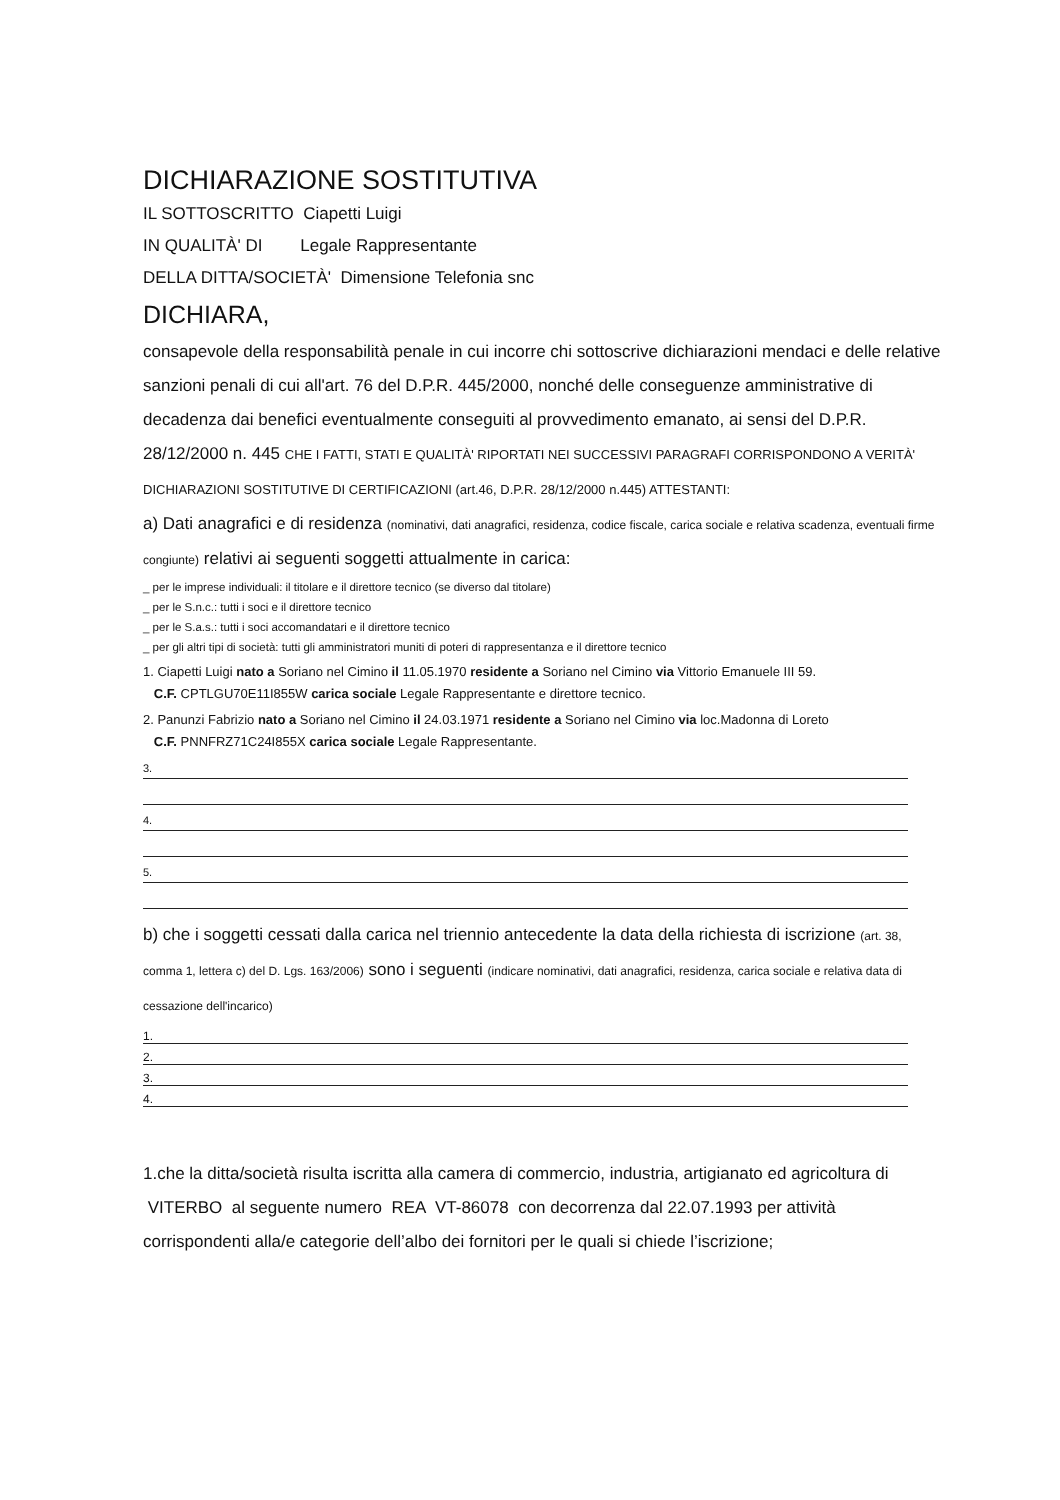DICHIARAZIONE SOSTITUTIVA
IL SOTTOSCRITTO Ciapetti Luigi
IN QUALITÀ' DI Legale Rappresentante
DELLA DITTA/SOCIETÀ' Dimensione Telefonia snc
DICHIARA,
consapevole della responsabilità penale in cui incorre chi sottoscrive dichiarazioni mendaci e delle relative sanzioni penali di cui all'art. 76 del D.P.R. 445/2000, nonché delle conseguenze amministrative di decadenza dai benefici eventualmente conseguiti al provvedimento emanato, ai sensi del D.P.R. 28/12/2000 n. 445 CHE I FATTI, STATI E QUALITÀ' RIPORTATI NEI SUCCESSIVI PARAGRAFI CORRISPONDONO A VERITÀ' DICHIARAZIONI SOSTITUTIVE DI CERTIFICAZIONI (art.46, D.P.R. 28/12/2000 n.445) ATTESTANTI:
a) Dati anagrafici e di residenza (nominativi, dati anagrafici, residenza, codice fiscale, carica sociale e relativa scadenza, eventuali firme congiunte) relativi ai seguenti soggetti attualmente in carica:
_ per le imprese individuali: il titolare e il direttore tecnico (se diverso dal titolare)
_ per le S.n.c.: tutti i soci e il direttore tecnico
_ per le S.a.s.: tutti i soci accomandatari e il direttore tecnico
_ per gli altri tipi di società: tutti gli amministratori muniti di poteri di rappresentanza e il direttore tecnico
1. Ciapetti Luigi nato a Soriano nel Cimino il 11.05.1970 residente a Soriano nel Cimino via Vittorio Emanuele III 59.
C.F. CPTLGU70E11I855W carica sociale Legale Rappresentante e direttore tecnico.
2. Panunzi Fabrizio nato a Soriano nel Cimino il 24.03.1971 residente a Soriano nel Cimino via loc.Madonna di Loreto
C.F. PNNFRZ71C24I855X carica sociale Legale Rappresentante.
3.
4.
5.
b) che i soggetti cessati dalla carica nel triennio antecedente la data della richiesta di iscrizione (art. 38, comma 1, lettera c) del D. Lgs. 163/2006) sono i seguenti (indicare nominativi, dati anagrafici, residenza, carica sociale e relativa data di cessazione dell'incarico)
1.
2.
3.
4.
1.che la ditta/società risulta iscritta alla camera di commercio, industria, artigianato ed agricoltura di VITERBO al seguente numero REA VT-86078 con decorrenza dal 22.07.1993 per attività corrispondenti alla/e categorie dell’albo dei fornitori per le quali si chiede l’iscrizione;